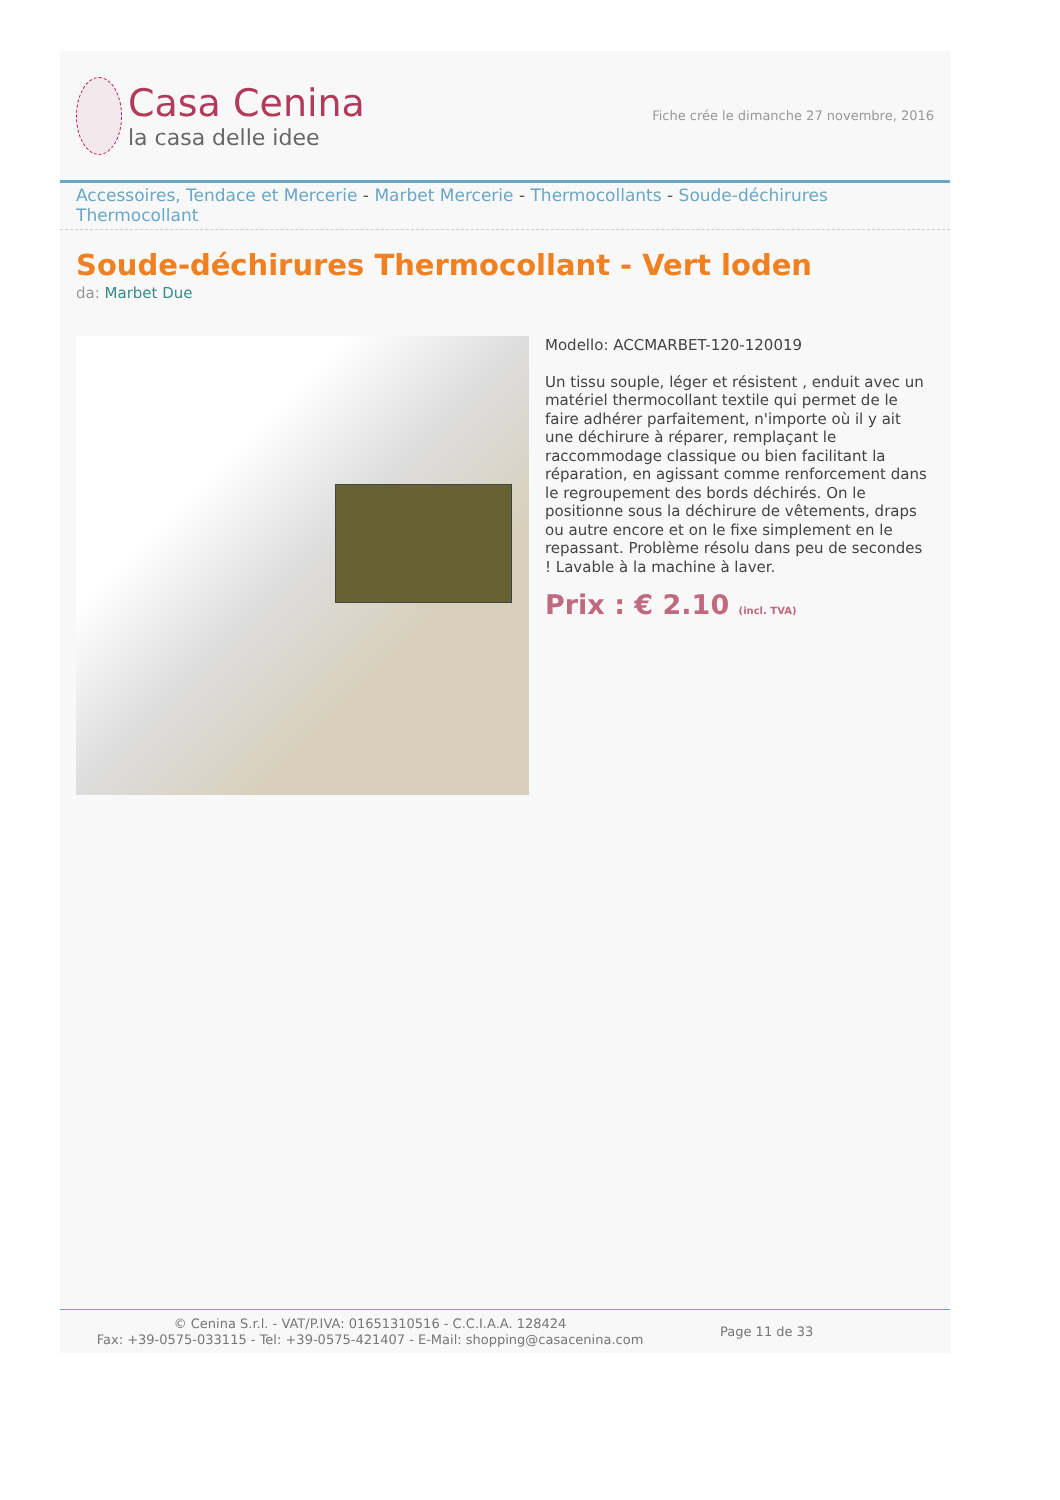Casa Cenina
la casa delle idee
Fiche crée le dimanche 27 novembre, 2016
Accessoires, Tendace et Mercerie - Marbet Mercerie - Thermocollants - Soude-déchirures Thermocollant
Soude-déchirures Thermocollant - Vert loden
da: Marbet Due
Modello: ACCMARBET-120-120019
Un tissu souple, léger et résistent , enduit avec un matériel thermocollant textile qui permet de le faire adhérer parfaitement, n'importe où il y ait une déchirure à réparer, remplaçant le raccommodage classique ou bien facilitant la réparation, en agissant comme renforcement dans le regroupement des bords déchirés. On le positionne sous la déchirure de vêtements, draps ou autre encore et on le fixe simplement en le repassant. Problème résolu dans peu de secondes ! Lavable à la machine à laver.
Prix : € 2.10 (incl. TVA)
© Cenina S.r.l. - VAT/P.IVA: 01651310516 - C.C.I.A.A. 128424
Fax: +39-0575-033115 - Tel: +39-0575-421407 - E-Mail: shopping@casacenina.com
Page 11 de 33